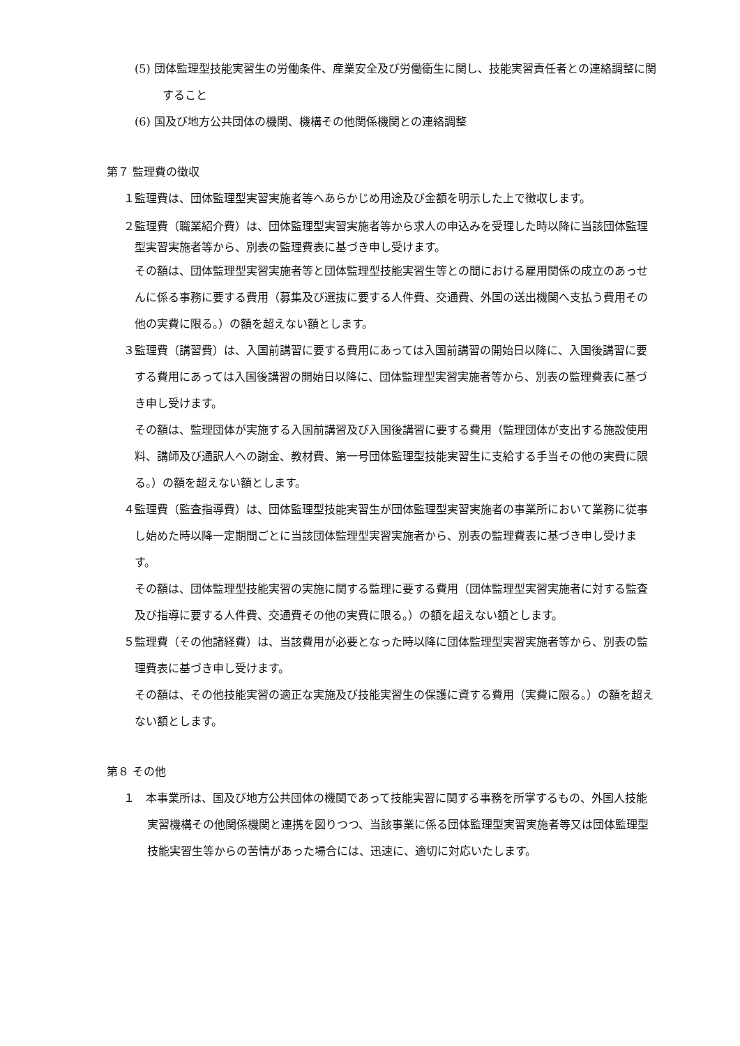(5) 団体監理型技能実習生の労働条件、産業安全及び労働衛生に関し、技能実習責任者との連絡調整に関すること
(6) 国及び地方公共団体の機関、機構その他関係機関との連絡調整
第７ 監理費の徴収
１監理費は、団体監理型実習実施者等へあらかじめ用途及び金額を明示した上で徴収します。
２監理費（職業紹介費）は、団体監理型実習実施者等から求人の申込みを受理した時以降に当該団体監理型実習実施者等から、別表の監理費表に基づき申し受けます。
その額は、団体監理型実習実施者等と団体監理型技能実習生等との間における雇用関係の成立のあっせんに係る事務に要する費用（募集及び選抜に要する人件費、交通費、外国の送出機関へ支払う費用その他の実費に限る。）の額を超えない額とします。
３監理費（講習費）は、入国前講習に要する費用にあっては入国前講習の開始日以降に、入国後講習に要する費用にあっては入国後講習の開始日以降に、団体監理型実習実施者等から、別表の監理費表に基づき申し受けます。
その額は、監理団体が実施する入国前講習及び入国後講習に要する費用（監理団体が支出する施設使用料、講師及び通訳人への謝金、教材費、第一号団体監理型技能実習生に支給する手当その他の実費に限る。）の額を超えない額とします。
４監理費（監査指導費）は、団体監理型技能実習生が団体監理型実習実施者の事業所において業務に従事し始めた時以降一定期間ごとに当該団体監理型実習実施者から、別表の監理費表に基づき申し受けます。
その額は、団体監理型技能実習の実施に関する監理に要する費用（団体監理型実習実施者に対する監査及び指導に要する人件費、交通費その他の実費に限る。）の額を超えない額とします。
５監理費（その他諸経費）は、当該費用が必要となった時以降に団体監理型実習実施者等から、別表の監理費表に基づき申し受けます。
その額は、その他技能実習の適正な実施及び技能実習生の保護に資する費用（実費に限る。）の額を超えない額とします。
第８ その他
１　本事業所は、国及び地方公共団体の機関であって技能実習に関する事務を所掌するもの、外国人技能実習機構その他関係機関と連携を図りつつ、当該事業に係る団体監理型実習実施者等又は団体監理型技能実習生等からの苦情があった場合には、迅速に、適切に対応いたします。